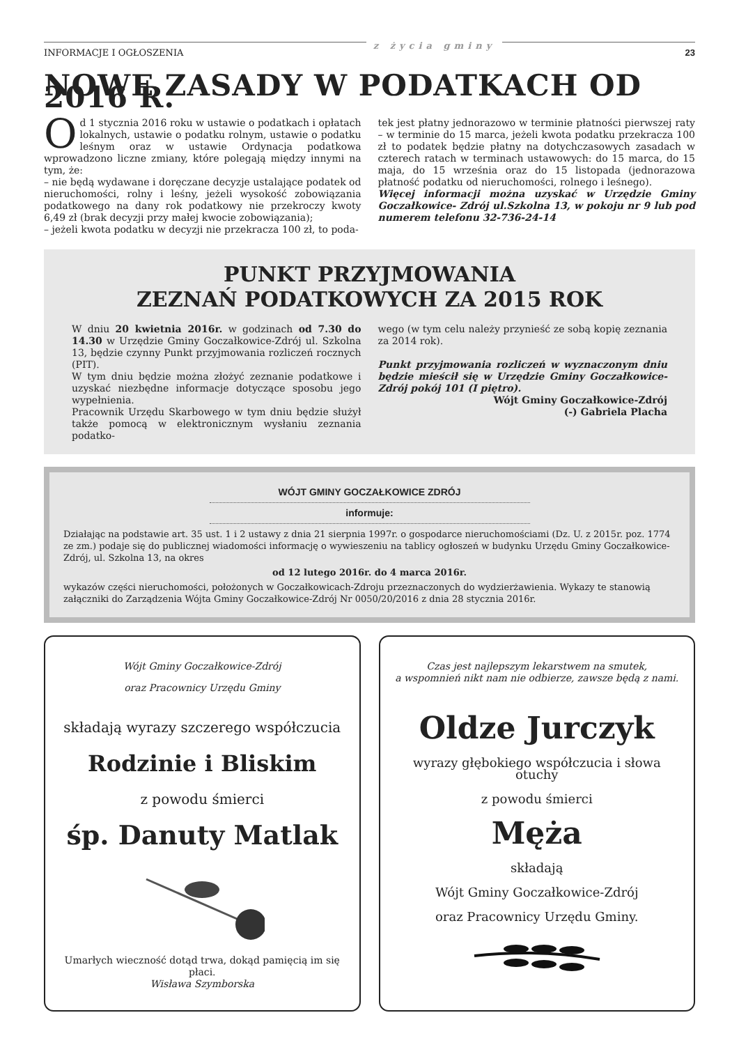INFORMACJE I OGŁOSZENIA z życia gminy 23
NOWE ZASADY W PODATKACH OD 2016 R.
Od 1 stycznia 2016 roku w ustawie o podatkach i opłatach lokalnych, ustawie o podatku rolnym, ustawie o podatku leśnym oraz w ustawie Ordynacja podatkowa wprowadzono liczne zmiany, które polegają między innymi na tym, że:
– nie będą wydawane i doręczane decyzje ustalające podatek od nieruchomości, rolny i leśny, jeżeli wysokość zobowiązania podatkowego na dany rok podatkowy nie przekroczy kwoty 6,49 zł (brak decyzji przy małej kwocie zobowiązania);
– jeżeli kwota podatku w decyzji nie przekracza 100 zł, to poda-
tek jest płatny jednorazowo w terminie płatności pierwszej raty – w terminie do 15 marca, jeżeli kwota podatku przekracza 100 zł to podatek będzie płatny na dotychczasowych zasadach w czterech ratach w terminach ustawowych: do 15 marca, do 15 maja, do 15 września oraz do 15 listopada (jednorazowa płatność podatku od nieruchomości, rolnego i leśnego).
Więcej informacji można uzyskać w Urzędzie Gminy Goczałkowice- Zdrój ul.Szkolna 13, w pokoju nr 9 lub pod numerem telefonu 32-736-24-14
PUNKT PRZYJMOWANIA
ZEZNAŃ PODATKOWYCH ZA 2015 ROK
W dniu 20 kwietnia 2016r. w godzinach od 7.30 do 14.30 w Urzędzie Gminy Goczałkowice-Zdrój ul. Szkolna 13, będzie czynny Punkt przyjmowania rozliczeń rocznych (PIT).
W tym dniu będzie można złożyć zeznanie podatkowe i uzyskać niezbędne informacje dotyczące sposobu jego wypełnienia.
Pracownik Urzędu Skarbowego w tym dniu będzie służył także pomocą w elektronicznym wysłaniu zeznania podatko-
wego (w tym celu należy przynieść ze sobą kopię zeznania za 2014 rok).
Punkt przyjmowania rozliczeń w wyznaczonym dniu będzie mieścił się w Urzędzie Gminy Goczałkowice-Zdrój pokój 101 (I piętro).
Wójt Gminy Goczałkowice-Zdrój
(-) Gabriela Placha
WÓJT GMINY GOCZAŁKOWICE ZDRÓJ
informuje:
Działając na podstawie art. 35 ust. 1 i 2 ustawy z dnia 21 sierpnia 1997r. o gospodarce nieruchomościami (Dz. U. z 2015r. poz. 1774 ze zm.) podaje się do publicznej wiadomości informację o wywieszeniu na tablicy ogłoszeń w budynku Urzędu Gminy Goczałkowice-Zdrój, ul. Szkolna 13, na okres
od 12 lutego 2016r. do 4 marca 2016r.
wykazów części nieruchomości, położonych w Goczałkowicach-Zdroju przeznaczonych do wydzierżawienia. Wykazy te stanowią załączniki do Zarządzenia Wójta Gminy Goczałkowice-Zdrój Nr 0050/20/2016 z dnia 28 stycznia 2016r.
Wójt Gminy Goczałkowice-Zdrój
oraz Pracownicy Urzędu Gminy
składają wyrazy szczerego współczucia
Rodzinie i Bliskim
z powodu śmierci
śp. Danuty Matlak
Umarłych wieczność dotąd trwa, dokąd pamięcią im się płaci.
Wisława Szymborska
Czas jest najlepszym lekarstwem na smutek,
a wspomnień nikt nam nie odbierze, zawsze będą z nami.
Oldze Jurczyk
wyrazy głębokiego współczucia i słowa otuchy
z powodu śmierci
Męża
składają
Wójt Gminy Goczałkowice-Zdrój
oraz Pracownicy Urzędu Gminy.